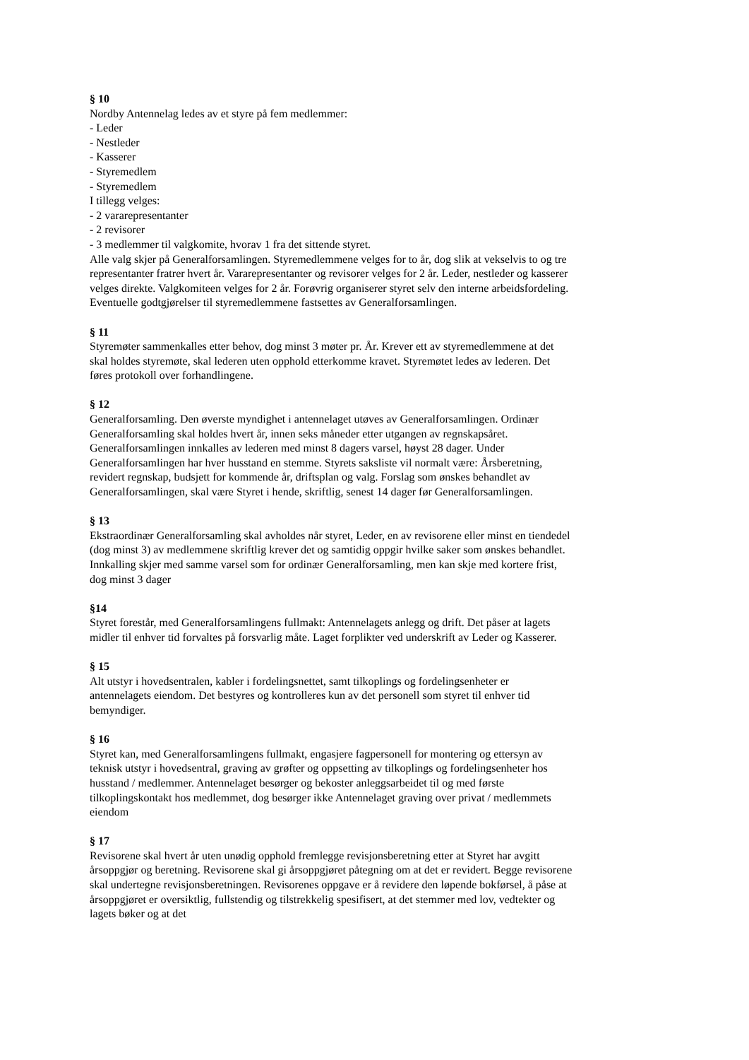§ 10
Nordby Antennelag ledes av et styre på fem medlemmer:
- Leder
- Nestleder
- Kasserer
- Styremedlem
- Styremedlem
I tillegg velges:
- 2 vararepresentanter
- 2 revisorer
- 3 medlemmer til valgkomite, hvorav 1 fra det sittende styret.
Alle valg skjer på Generalforsamlingen. Styremedlemmene velges for to år, dog slik at vekselvis to og tre representanter fratrer hvert år. Vararepresentanter og revisorer velges for 2 år. Leder, nestleder og kasserer velges direkte. Valgkomiteen velges for 2 år. Forøvrig organiserer styret selv den interne arbeidsfordeling. Eventuelle godtgjørelser til styremedlemmene fastsettes av Generalforsamlingen.
§ 11
Styremøter sammenkalles etter behov, dog minst 3 møter pr. År. Krever ett av styremedlemmene at det skal holdes styremøte, skal lederen uten opphold etterkomme kravet. Styremøtet ledes av lederen. Det føres protokoll over forhandlingene.
§ 12
Generalforsamling. Den øverste myndighet i antennelaget utøves av Generalforsamlingen. Ordinær Generalforsamling skal holdes hvert år, innen seks måneder etter utgangen av regnskapsåret. Generalforsamlingen innkalles av lederen med minst 8 dagers varsel, høyst 28 dager. Under Generalforsamlingen har hver husstand en stemme. Styrets saksliste vil normalt være: Årsberetning, revidert regnskap, budsjett for kommende år, driftsplan og valg. Forslag som ønskes behandlet av Generalforsamlingen, skal være Styret i hende, skriftlig, senest 14 dager før Generalforsamlingen.
§ 13
Ekstraordinær Generalforsamling skal avholdes når styret, Leder, en av revisorene eller minst en tiendedel (dog minst 3) av medlemmene skriftlig krever det og samtidig oppgir hvilke saker som ønskes behandlet. Innkalling skjer med samme varsel som for ordinær Generalforsamling, men kan skje med kortere frist, dog minst 3 dager
§14
Styret forestår, med Generalforsamlingens fullmakt: Antennelagets anlegg og drift. Det påser at lagets midler til enhver tid forvaltes på forsvarlig måte. Laget forplikter ved underskrift av Leder og Kasserer.
§ 15
Alt utstyr i hovedsentralen, kabler i fordelingsnettet, samt tilkoplings og fordelingsenheter er antennelagets eiendom. Det bestyres og kontrolleres kun av det personell som styret til enhver tid bemyndiger.
§ 16
Styret kan, med Generalforsamlingens fullmakt, engasjere fagpersonell for montering og ettersyn av teknisk utstyr i hovedsentral, graving av grøfter og oppsetting av tilkoplings og fordelingsenheter hos husstand / medlemmer. Antennelaget besørger og bekoster anleggsarbeidet til og med første tilkoplingskontakt hos medlemmet, dog besørger ikke Antennelaget graving over privat / medlemmets eiendom
§ 17
Revisorene skal hvert år uten unødig opphold fremlegge revisjonsberetning etter at Styret har avgitt årsoppgjør og beretning. Revisorene skal gi årsoppgjøret påtegning om at det er revidert. Begge revisorene skal undertegne revisjonsberetningen. Revisorenes oppgave er å revidere den løpende bokførsel, å påse at årsoppgjøret er oversiktlig, fullstendig og tilstrekkelig spesifisert, at det stemmer med lov, vedtekter og lagets bøker og at det